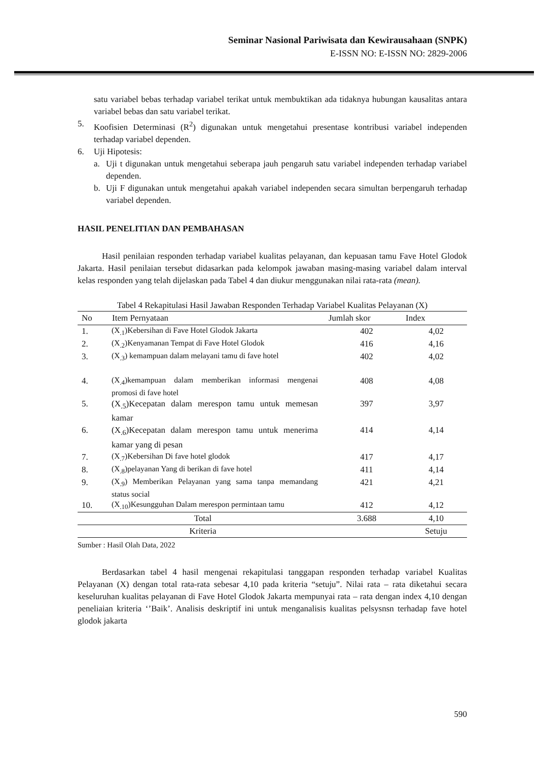Seminar Nasional Pariwisata dan Kewirausahaan (SNPK)
E-ISSN NO: E-ISSN NO: 2829-2006
satu variabel bebas terhadap variabel terikat untuk membuktikan ada tidaknya hubungan kausalitas antara variabel bebas dan satu variabel terikat.
5. Koofisien Determinasi (R<sup>2</sup>) digunakan untuk mengetahui presentase kontribusi variabel independen terhadap variabel dependen.
6. Uji Hipotesis:
a. Uji t digunakan untuk mengetahui seberapa jauh pengaruh satu variabel independen terhadap variabel dependen.
b. Uji F digunakan untuk mengetahui apakah variabel independen secara simultan berpengaruh terhadap variabel dependen.
HASIL PENELITIAN DAN PEMBAHASAN
Hasil penilaian responden terhadap variabel kualitas pelayanan, dan kepuasan tamu Fave Hotel Glodok Jakarta. Hasil penilaian tersebut didasarkan pada kelompok jawaban masing-masing variabel dalam interval kelas responden yang telah dijelaskan pada Tabel 4 dan diukur menggunakan nilai rata-rata (mean).
Tabel 4 Rekapitulasi Hasil Jawaban Responden Terhadap Variabel Kualitas Pelayanan (X)
| No | Item Pernyataan | Jumlah skor | Index |
| --- | --- | --- | --- |
| 1. | (X<sub>.1</sub>)Kebersihan di Fave Hotel Glodok Jakarta | 402 | 4,02 |
| 2. | (X<sub>.2</sub>)Kenyamanan Tempat di Fave Hotel Glodok | 416 | 4,16 |
| 3. | (X<sub>.3</sub>) kemampuan dalam melayani tamu di fave hotel | 402 | 4,02 |
| 4. | (X<sub>.4</sub>)kemampuan dalam memberikan informasi mengenai promosi di fave hotel | 408 | 4,08 |
| 5. | (X<sub>.5</sub>)Kecepatan dalam merespon tamu untuk memesan kamar | 397 | 3,97 |
| 6. | (X<sub>.6</sub>)Kecepatan dalam merespon tamu untuk menerima kamar yang di pesan | 414 | 4,14 |
| 7. | (X<sub>.7</sub>)Kebersihan Di fave hotel glodok | 417 | 4,17 |
| 8. | (X<sub>.8</sub>)pelayanan Yang di berikan di fave hotel | 411 | 4,14 |
| 9. | (X<sub>.9</sub>) Memberikan Pelayanan yang sama tanpa memandang status social | 421 | 4,21 |
| 10. | (X<sub>.10</sub>)Kesungguhan Dalam merespon permintaan tamu | 412 | 4,12 |
| Total | | 3.688 | 4,10 |
| Kriteria | | | Setuju |
Sumber : Hasil Olah Data, 2022
Berdasarkan tabel 4 hasil mengenai rekapitulasi tanggapan responden terhadap variabel Kualitas Pelayanan (X) dengan total rata-rata sebesar 4,10 pada kriteria “setuju”. Nilai rata – rata diketahui secara keseluruhan kualitas pelayanan di Fave Hotel Glodok Jakarta mempunyai rata – rata dengan index 4,10 dengan peneliaian kriteria ‘’Baik’. Analisis deskriptif ini untuk menganalisis kualitas pelsysnsn terhadap fave hotel glodok jakarta
590